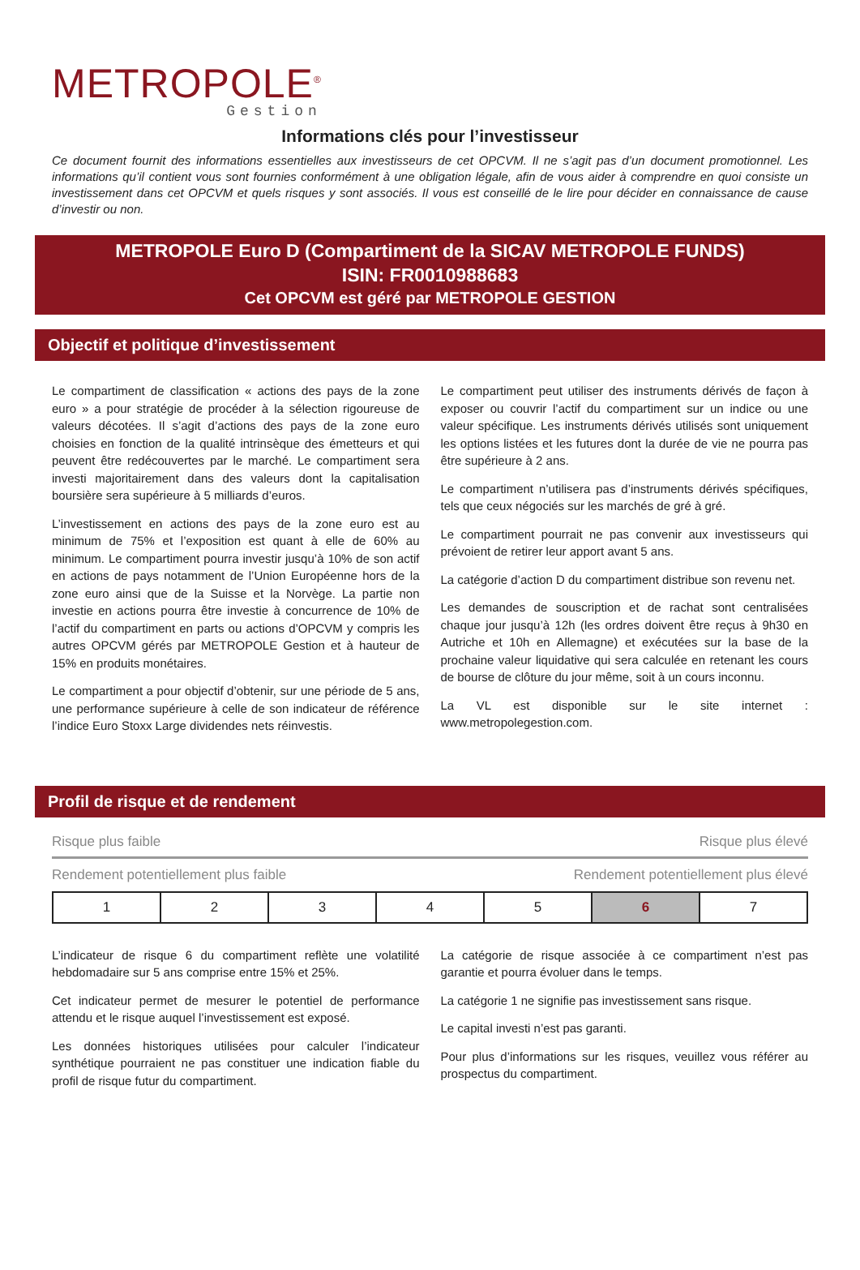METROPOLE<sup>®</sup>
Gestion
Informations clés pour l’investisseur
Ce document fournit des informations essentielles aux investisseurs de cet OPCVM. Il ne s’agit pas d’un document promotionnel. Les informations qu’il contient vous sont fournies conformément à une obligation légale, afin de vous aider à comprendre en quoi consiste un investissement dans cet OPCVM et quels risques y sont associés. Il vous est conseillé de le lire pour décider en connaissance de cause d’investir ou non.
METROPOLE Euro D (Compartiment de la SICAV METROPOLE FUNDS)
ISIN: FR0010988683
Cet OPCVM est géré par METROPOLE GESTION
Objectif et politique d’investissement
Le compartiment de classification « actions des pays de la zone euro » a pour stratégie de procéder à la sélection rigoureuse de valeurs décotées. Il s’agit d’actions des pays de la zone euro choisies en fonction de la qualité intrinsèque des émetteurs et qui peuvent être redécouvertes par le marché. Le compartiment sera investi majoritairement dans des valeurs dont la capitalisation boursière sera supérieure à 5 milliards d’euros.
L’investissement en actions des pays de la zone euro est au minimum de 75% et l’exposition est quant à elle de 60% au minimum. Le compartiment pourra investir jusqu’à 10% de son actif en actions de pays notamment de l’Union Européenne hors de la zone euro ainsi que de la Suisse et la Norvège. La partie non investie en actions pourra être investie à concurrence de 10% de l’actif du compartiment en parts ou actions d’OPCVM y compris les autres OPCVM gérés par METROPOLE Gestion et à hauteur de 15% en produits monétaires.
Le compartiment a pour objectif d’obtenir, sur une période de 5 ans, une performance supérieure à celle de son indicateur de référence l’indice Euro Stoxx Large dividendes nets réinvestis.
Le compartiment peut utiliser des instruments dérivés de façon à exposer ou couvrir l’actif du compartiment sur un indice ou une valeur spécifique. Les instruments dérivés utilisés sont uniquement les options listées et les futures dont la durée de vie ne pourra pas être supérieure à 2 ans.
Le compartiment n’utilisera pas d’instruments dérivés spécifiques, tels que ceux négociés sur les marchés de gré à gré.
Le compartiment pourrait ne pas convenir aux investisseurs qui prévoient de retirer leur apport avant 5 ans.
La catégorie d’action D du compartiment distribue son revenu net.
Les demandes de souscription et de rachat sont centralisées chaque jour jusqu’à 12h (les ordres doivent être reçus à 9h30 en Autriche et 10h en Allemagne) et exécutées sur la base de la prochaine valeur liquidative qui sera calculée en retenant les cours de bourse de clôture du jour même, soit à un cours inconnu.
La VL est disponible sur le site internet : www.metropolegestion.com.
Profil de risque et de rendement
Risque plus faible Risque plus élevé
Rendement potentiellement plus faible Rendement potentiellement plus élevé
| 1 | 2 | 3 | 4 | 5 | 6 | 7 |
L’indicateur de risque 6 du compartiment reflète une volatilité hebdomadaire sur 5 ans comprise entre 15% et 25%.
Cet indicateur permet de mesurer le potentiel de performance attendu et le risque auquel l’investissement est exposé.
Les données historiques utilisées pour calculer l’indicateur synthétique pourraient ne pas constituer une indication fiable du profil de risque futur du compartiment.
La catégorie de risque associée à ce compartiment n’est pas garantie et pourra évoluer dans le temps.
La catégorie 1 ne signifie pas investissement sans risque.
Le capital investi n’est pas garanti.
Pour plus d’informations sur les risques, veuillez vous référer au prospectus du compartiment.